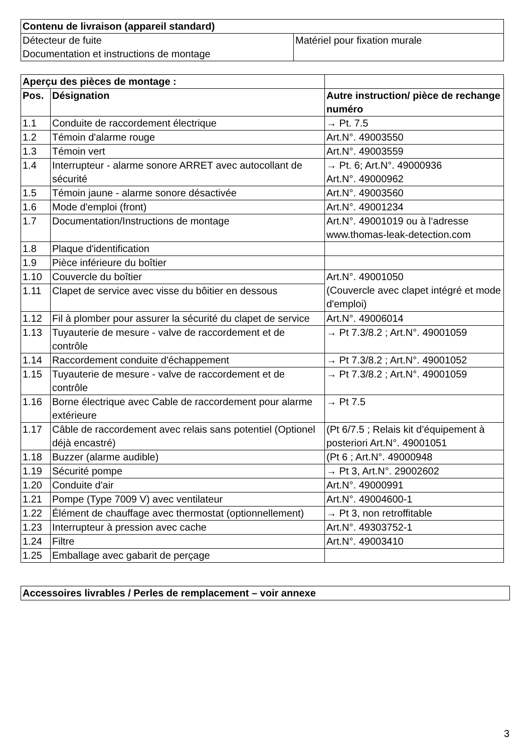| Contenu de livraison (appareil standard) | |
| --- | --- |
| Détecteur de fuite Documentation et instructions de montage | Matériel pour fixation murale |
| Aperçu des pièces de montage : | | |
| Pos. | Désignation | Autre instruction/ pièce de rechange numéro |
| 1.1 | Conduite de raccordement électrique | → Pt. 7.5 |
| 1.2 | Témoin d'alarme rouge | Art.N°. 49003550 |
| 1.3 | Témoin vert | Art.N°. 49003559 |
| 1.4 | Interrupteur - alarme sonore ARRET avec autocollant de sécurité | → Pt. 6; Art.N°. 49000936 Art.N°. 49000962 |
| 1.5 | Témoin jaune - alarme sonore désactivée | Art.N°. 49003560 |
| 1.6 | Mode d'emploi (front) | Art.N°. 49001234 |
| 1.7 | Documentation/Instructions de montage | Art.N°. 49001019 ou à l‘adresse www.thomas-leak-detection.com |
| 1.8 | Plaque d'identification | |
| 1.9 | Pièce inférieure du boîtier | |
| 1.10 | Couvercle du boîtier | Art.N°. 49001050 (Couvercle avec clapet intégré et mode d'emploi) |
| 1.11 | Clapet de service avec visse du bôitier en dessous | |
| 1.12 | Fil à plomber pour assurer la sécurité du clapet de service | Art.N°. 49006014 |
| 1.13 | Tuyauterie de mesure - valve de raccordement et de contrôle | → Pt 7.3/8.2 ; Art.N°. 49001059 |
| 1.14 | Raccordement conduite d'échappement | → Pt 7.3/8.2 ; Art.N°. 49001052 |
| 1.15 | Tuyauterie de mesure - valve de raccordement et de contrôle | → Pt 7.3/8.2 ; Art.N°. 49001059 |
| 1.16 | Borne électrique avec Cable de raccordement pour alarme extérieure | → Pt 7.5 |
| 1.17 | Câble de raccordement avec relais sans potentiel (Optionel déjà encastré) | (Pt 6/7.5 ; Relais kit d’équipement à posteriori Art.N°. 49001051 |
| 1.18 | Buzzer (alarme audible) | (Pt 6 ; Art.N°. 49000948 |
| 1.19 | Sécurité pompe | → Pt 3, Art.N°. 29002602 |
| 1.20 | Conduite d'air | Art.N°. 49000991 |
| 1.21 | Pompe (Type 7009 V) avec ventilateur | Art.N°. 49004600-1 |
| 1.22 | Élément de chauffage avec thermostat (optionnellement) | → Pt 3, non retroffitable |
| 1.23 | Interrupteur à pression avec cache | Art.N°. 49303752-1 |
| 1.24 | Filtre | Art.N°. 49003410 |
| 1.25 | Emballage avec gabarit de perçage | |
| Accessoires livrables / Perles de remplacement – voir annexe |
| --- |
3